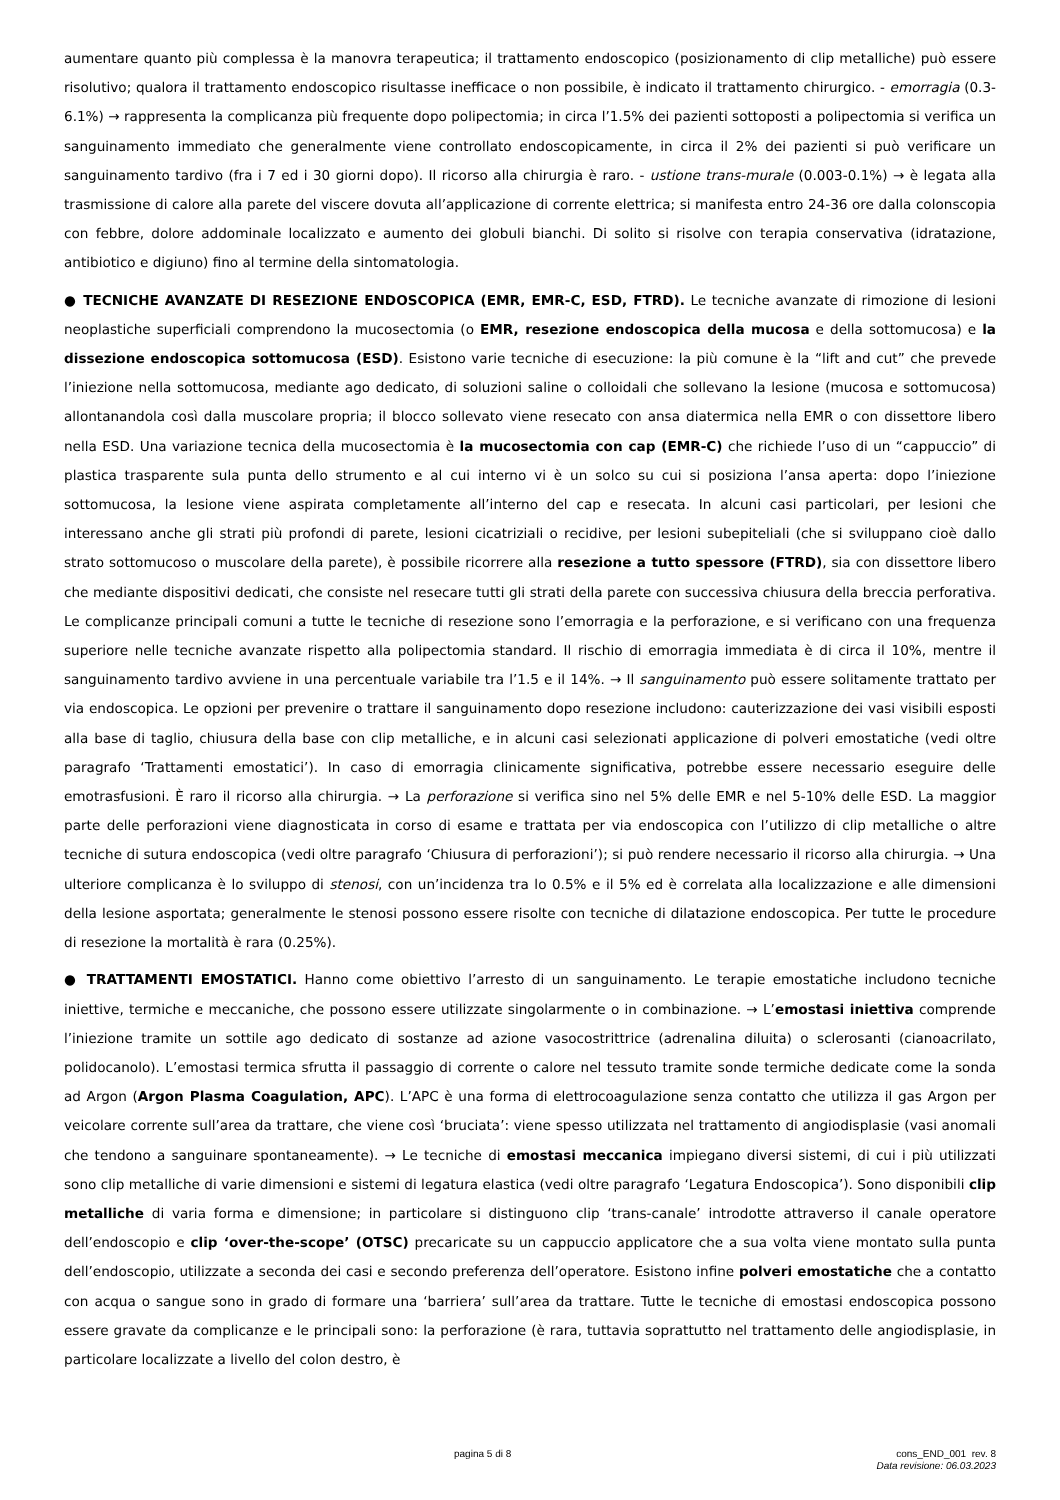aumentare quanto più complessa è la manovra terapeutica; il trattamento endoscopico (posizionamento di clip metalliche) può essere risolutivo; qualora il trattamento endoscopico risultasse inefficace o non possibile, è indicato il trattamento chirurgico. - emorragia (0.3-6.1%) → rappresenta la complicanza più frequente dopo polipectomia; in circa l’1.5% dei pazienti sottoposti a polipectomia si verifica un sanguinamento immediato che generalmente viene controllato endoscopicamente, in circa il 2% dei pazienti si può verificare un sanguinamento tardivo (fra i 7 ed i 30 giorni dopo). Il ricorso alla chirurgia è raro. - ustione trans-murale (0.003-0.1%) → è legata alla trasmissione di calore alla parete del viscere dovuta all’applicazione di corrente elettrica; si manifesta entro 24-36 ore dalla colonscopia con febbre, dolore addominale localizzato e aumento dei globuli bianchi. Di solito si risolve con terapia conservativa (idratazione, antibiotico e digiuno) fino al termine della sintomatologia.
● TECNICHE AVANZATE DI RESEZIONE ENDOSCOPICA (EMR, EMR-C, ESD, FTRD). Le tecniche avanzate di rimozione di lesioni neoplastiche superficiali comprendono la mucosectomia (o EMR, resezione endoscopica della mucosa e della sottomucosa) e la dissezione endoscopica sottomucosa (ESD). Esistono varie tecniche di esecuzione: la più comune è la “lift and cut” che prevede l’iniezione nella sottomucosa, mediante ago dedicato, di soluzioni saline o colloidali che sollevano la lesione (mucosa e sottomucosa) allontanandola così dalla muscolare propria; il blocco sollevato viene resecato con ansa diatermica nella EMR o con dissettore libero nella ESD. Una variazione tecnica della mucosectomia è la mucosectomia con cap (EMR-C) che richiede l’uso di un “cappuccio” di plastica trasparente sula punta dello strumento e al cui interno vi è un solco su cui si posiziona l’ansa aperta: dopo l’iniezione sottomucosa, la lesione viene aspirata completamente all’interno del cap e resecata. In alcuni casi particolari, per lesioni che interessano anche gli strati più profondi di parete, lesioni cicatriziali o recidive, per lesioni subepiteliali (che si sviluppano cioè dallo strato sottomucoso o muscolare della parete), è possibile ricorrere alla resezione a tutto spessore (FTRD), sia con dissettore libero che mediante dispositivi dedicati, che consiste nel resecare tutti gli strati della parete con successiva chiusura della breccia perforativa. Le complicanze principali comuni a tutte le tecniche di resezione sono l’emorragia e la perforazione, e si verificano con una frequenza superiore nelle tecniche avanzate rispetto alla polipectomia standard. Il rischio di emorragia immediata è di circa il 10%, mentre il sanguinamento tardivo avviene in una percentuale variabile tra l’1.5 e il 14%. → Il sanguinamento può essere solitamente trattato per via endoscopica. Le opzioni per prevenire o trattare il sanguinamento dopo resezione includono: cauterizzazione dei vasi visibili esposti alla base di taglio, chiusura della base con clip metalliche, e in alcuni casi selezionati applicazione di polveri emostatiche (vedi oltre paragrafo ‘Trattamenti emostatici’). In caso di emorragia clinicamente significativa, potrebbe essere necessario eseguire delle emotrasfusioni. È raro il ricorso alla chirurgia. → La perforazione si verifica sino nel 5% delle EMR e nel 5-10% delle ESD. La maggior parte delle perforazioni viene diagnosticata in corso di esame e trattata per via endoscopica con l’utilizzo di clip metalliche o altre tecniche di sutura endoscopica (vedi oltre paragrafo ‘Chiusura di perforazioni’); si può rendere necessario il ricorso alla chirurgia. → Una ulteriore complicanza è lo sviluppo di stenosi, con un’incidenza tra lo 0.5% e il 5% ed è correlata alla localizzazione e alle dimensioni della lesione asportata; generalmente le stenosi possono essere risolte con tecniche di dilatazione endoscopica. Per tutte le procedure di resezione la mortalità è rara (0.25%).
● TRATTAMENTI EMOSTATICI. Hanno come obiettivo l’arresto di un sanguinamento. Le terapie emostatiche includono tecniche iniettive, termiche e meccaniche, che possono essere utilizzate singolarmente o in combinazione. → L’emostasi iniettiva comprende l’iniezione tramite un sottile ago dedicato di sostanze ad azione vasocostrittrice (adrenalina diluita) o sclerosanti (cianoacrilato, polidocanolo). L’emostasi termica sfrutta il passaggio di corrente o calore nel tessuto tramite sonde termiche dedicate come la sonda ad Argon (Argon Plasma Coagulation, APC). L’APC è una forma di elettrocoagulazione senza contatto che utilizza il gas Argon per veicolare corrente sull’area da trattare, che viene così ‘bruciata’: viene spesso utilizzata nel trattamento di angiodisplasie (vasi anomali che tendono a sanguinare spontaneamente). → Le tecniche di emostasi meccanica impiegano diversi sistemi, di cui i più utilizzati sono clip metalliche di varie dimensioni e sistemi di legatura elastica (vedi oltre paragrafo ‘Legatura Endoscopica’). Sono disponibili clip metalliche di varia forma e dimensione; in particolare si distinguono clip ‘trans-canale’ introdotte attraverso il canale operatore dell’endoscopio e clip ‘over-the-scope’ (OTSC) precaricate su un cappuccio applicatore che a sua volta viene montato sulla punta dell’endoscopio, utilizzate a seconda dei casi e secondo preferenza dell’operatore. Esistono infine polveri emostatiche che a contatto con acqua o sangue sono in grado di formare una ‘barriera’ sull’area da trattare. Tutte le tecniche di emostasi endoscopica possono essere gravate da complicanze e le principali sono: la perforazione (è rara, tuttavia soprattutto nel trattamento delle angiodisplasie, in particolare localizzate a livello del colon destro, è
pagina 5 di 8 cons_END_001 rev. 8
Data revisione: 06.03.2023